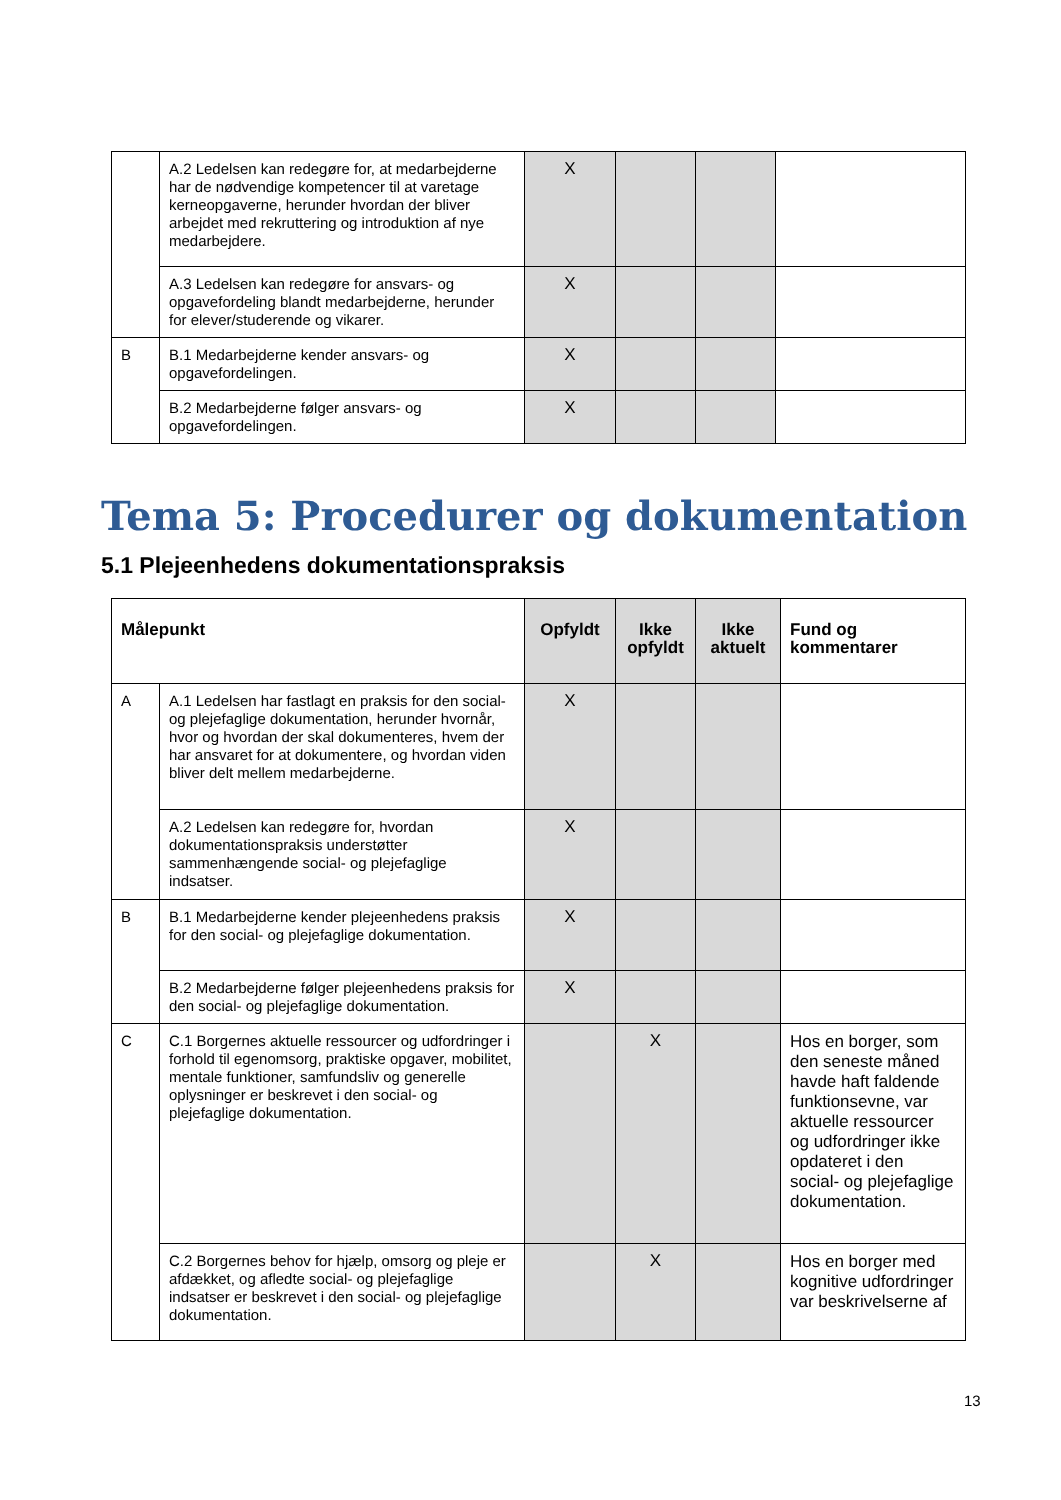| | A.2 Ledelsen kan redegøre for, at medarbejderne har de nødvendige kompetencer til at varetage kerneopgaverne, herunder hvordan der bliver arbejdet med rekruttering og introduktion af nye medarbejdere. | X | | | |
| | A.3 Ledelsen kan redegøre for ansvars- og opgavefordeling blandt medarbejderne, herunder for elever/studerende og vikarer. | X | | | |
| B | B.1 Medarbejderne kender ansvars- og opgavefordelingen. | X | | | |
| | B.2 Medarbejderne følger ansvars- og opgavefordelingen. | X | | | |
Tema 5: Procedurer og dokumentation
5.1 Plejeenhedens dokumentationspraksis
| Målepunkt | | Opfyldt | Ikke opfyldt | Ikke aktuelt | Fund og kommentarer |
| --- | --- | --- | --- | --- | --- |
| A | A.1 Ledelsen har fastlagt en praksis for den social- og plejefaglige dokumentation, herunder hvornår, hvor og hvordan der skal dokumenteres, hvem der har ansvaret for at dokumentere, og hvordan viden bliver delt mellem medarbejderne. | X | | | |
| | A.2 Ledelsen kan redegøre for, hvordan dokumentationspraksis understøtter sammenhængende social- og plejefaglige indsatser. | X | | | |
| B | B.1 Medarbejderne kender plejeenhedens praksis for den social- og plejefaglige dokumentation. | X | | | |
| | B.2 Medarbejderne følger plejeenhedens praksis for den social- og plejefaglige dokumentation. | X | | | |
| C | C.1 Borgernes aktuelle ressourcer og udfordringer i forhold til egenomsorg, praktiske opgaver, mobilitet, mentale funktioner, samfundsliv og generelle oplysninger er beskrevet i den social- og plejefaglige dokumentation. | | X | | Hos en borger, som den seneste måned havde haft faldende funktionsevne, var aktuelle ressourcer og udfordringer ikke opdateret i den social- og plejefaglige dokumentation. |
| | C.2 Borgernes behov for hjælp, omsorg og pleje er afdækket, og afledte social- og plejefaglige indsatser er beskrevet i den social- og plejefaglige dokumentation. | | X | | Hos en borger med kognitive udfordringer var beskrivelserne af |
13